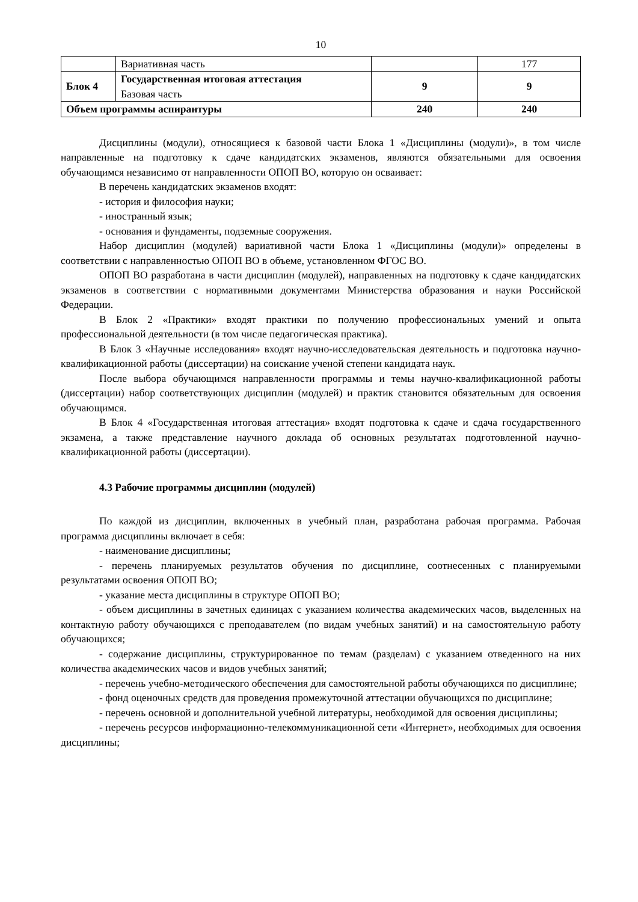10
| | Вариативная часть | | 177 |
| Блок 4 | Государственная итоговая аттестация Базовая часть | 9 | 9 |
| Объем программы аспирантуры | | 240 | 240 |
Дисциплины (модули), относящиеся к базовой части Блока 1 «Дисциплины (модули)», в том числе направленные на подготовку к сдаче кандидатских экзаменов, являются обязательными для освоения обучающимся независимо от направленности ОПОП ВО, которую он осваивает:
В перечень кандидатских экзаменов входят:
- история и философия науки;
- иностранный язык;
- основания и фундаменты, подземные сооружения.
Набор дисциплин (модулей) вариативной части Блока 1 «Дисциплины (модули)» определены в соответствии с направленностью ОПОП ВО в объеме, установленном ФГОС ВО.
ОПОП ВО разработана в части дисциплин (модулей), направленных на подготовку к сдаче кандидатских экзаменов в соответствии с нормативными документами Министерства образования и науки Российской Федерации.
В Блок 2 «Практики» входят практики по получению профессиональных умений и опыта профессиональной деятельности (в том числе педагогическая практика).
В Блок 3 «Научные исследования» входят научно-исследовательская деятельность и подготовка научно-квалификационной работы (диссертации) на соискание ученой степени кандидата наук.
После выбора обучающимся направленности программы и темы научно-квалификационной работы (диссертации) набор соответствующих дисциплин (модулей) и практик становится обязательным для освоения обучающимся.
В Блок 4 «Государственная итоговая аттестация» входят подготовка к сдаче и сдача государственного экзамена, а также представление научного доклада об основных результатах подготовленной научно-квалификационной работы (диссертации).
4.3 Рабочие программы дисциплин (модулей)
По каждой из дисциплин, включенных в учебный план, разработана рабочая программа. Рабочая программа дисциплины включает в себя:
- наименование дисциплины;
- перечень планируемых результатов обучения по дисциплине, соотнесенных с планируемыми результатами освоения ОПОП ВО;
- указание места дисциплины в структуре ОПОП ВО;
- объем дисциплины в зачетных единицах с указанием количества академических часов, выделенных на контактную работу обучающихся с преподавателем (по видам учебных занятий) и на самостоятельную работу обучающихся;
- содержание дисциплины, структурированное по темам (разделам) с указанием отведенного на них количества академических часов и видов учебных занятий;
- перечень учебно-методического обеспечения для самостоятельной работы обучающихся по дисциплине;
- фонд оценочных средств для проведения промежуточной аттестации обучающихся по дисциплине;
- перечень основной и дополнительной учебной литературы, необходимой для освоения дисциплины;
- перечень ресурсов информационно-телекоммуникационной сети «Интернет», необходимых для освоения дисциплины;